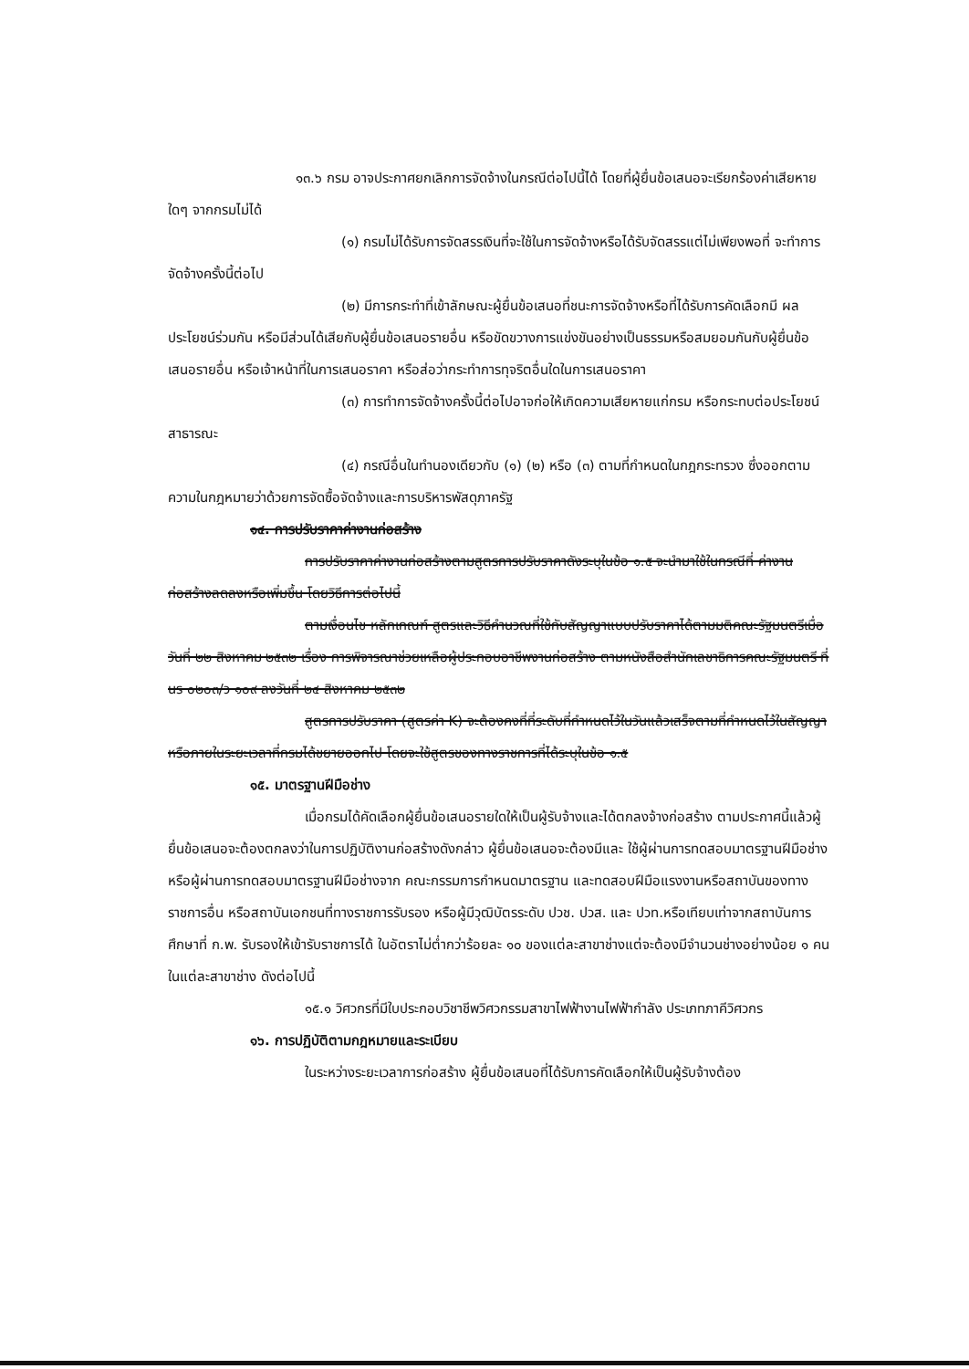๑๓.๖ กรม อาจประกาศยกเลิกการจัดจ้างในกรณีต่อไปนี้ได้ โดยที่ผู้ยื่นข้อเสนอจะเรียกร้องค่าเสียหายใดๆ จากกรมไม่ได้
(๑) กรมไม่ได้รับการจัดสรรเงินที่จะใช้ในการจัดจ้างหรือได้รับจัดสรรแต่ไม่เพียงพอที่ จะทำการจัดจ้างครั้งนี้ต่อไป
(๒) มีการกระทำที่เข้าลักษณะผู้ยื่นข้อเสนอที่ชนะการจัดจ้างหรือที่ได้รับการคัดเลือกมี ผลประโยชน์ร่วมกัน หรือมีส่วนได้เสียกับผู้ยื่นข้อเสนอรายอื่น หรือขัดขวางการแข่งขันอย่างเป็นธรรมหรือสมยอมกันกับผู้ยื่นข้อเสนอรายอื่น หรือเจ้าหน้าที่ในการเสนอราคา หรือส่อว่ากระทำการทุจริตอื่นใดในการเสนอราคา
(๓) การทำการจัดจ้างครั้งนี้ต่อไปอาจก่อให้เกิดความเสียหายแก่กรม หรือกระทบต่อประโยชน์สาธารณะ
(๔) กรณีอื่นในทำนองเดียวกับ (๑) (๒) หรือ (๓) ตามที่กำหนดในกฎกระทรวง ซึ่งออกตามความในกฎหมายว่าด้วยการจัดซื้อจัดจ้างและการบริหารพัสดุภาครัฐ
๑๔. การปรับราคาค่างานก่อสร้าง
การปรับราคาค่างานก่อสร้างตามสูตรการปรับราคาดังระบุในข้อ ๑.๕ จะนำมาใช้ในกรณีที่ ค่างานก่อสร้างลดลงหรือเพิ่มขึ้น โดยวิธีการต่อไปนี้
ตามเงื่อนไข หลักเกณฑ์ สูตรและวิธีคำนวณที่ใช้กับสัญญาแบบปรับราคาได้ตามมติคณะรัฐมนตรีเมื่อวันที่ ๒๒ สิงหาคม ๒๕๓๒ เรื่อง การพิจารณาช่วยเหลือผู้ประกอบอาชีพงานก่อสร้าง ตามหนังสือสำนักเลขาธิการคณะรัฐมนตรี ที่ นร ๐๒๐๓/ว ๑๐๙ ลงวันที่ ๒๔ สิงหาคม ๒๕๓๒
สูตรการปรับราคา (สูตรค่า K) จะต้องคงที่ที่ระดับที่กำหนดไว้ในวันแล้วเสร็จตามที่กำหนดไว้ในสัญญา หรือภายในระยะเวลาที่กรมได้ขยายออกไป โดยจะใช้สูตรของทางราชการที่ได้ระบุในข้อ ๑.๕
๑๕. มาตรฐานฝีมือช่าง
เมื่อกรมได้คัดเลือกผู้ยื่นข้อเสนอรายใดให้เป็นผู้รับจ้างและได้ตกลงจ้างก่อสร้าง ตามประกาศนี้แล้วผู้ยื่นข้อเสนอจะต้องตกลงว่าในการปฏิบัติงานก่อสร้างดังกล่าว ผู้ยื่นข้อเสนอจะต้องมีและ ใช้ผู้ผ่านการทดสอบมาตรฐานฝีมือช่างหรือผู้ผ่านการทดสอบมาตรฐานฝีมือช่างจาก คณะกรรมการกำหนดมาตรฐาน และทดสอบฝีมือแรงงานหรือสถาบันของทางราชการอื่น หรือสถาบันเอกชนที่ทางราชการรับรอง หรือผู้มีวุฒิบัตรระดับ ปวช. ปวส. และ ปวท.หรือเทียบเท่าจากสถาบันการศึกษาที่ ก.พ. รับรองให้เข้ารับราชการได้ ในอัตราไม่ต่ำกว่าร้อยละ ๑๐ ของแต่ละสาขาช่างแต่จะต้องมีจำนวนช่างอย่างน้อย ๑ คน ในแต่ละสาขาช่าง ดังต่อไปนี้
๑๕.๑ วิศวกรที่มีใบประกอบวิชาชีพวิศวกรรมสาขาไฟฟ้างานไฟฟ้ากำลัง ประเภทภาคีวิศวกร
๑๖. การปฏิบัติตามกฎหมายและระเบียบ
ในระหว่างระยะเวลาการก่อสร้าง ผู้ยื่นข้อเสนอที่ได้รับการคัดเลือกให้เป็นผู้รับจ้างต้อง